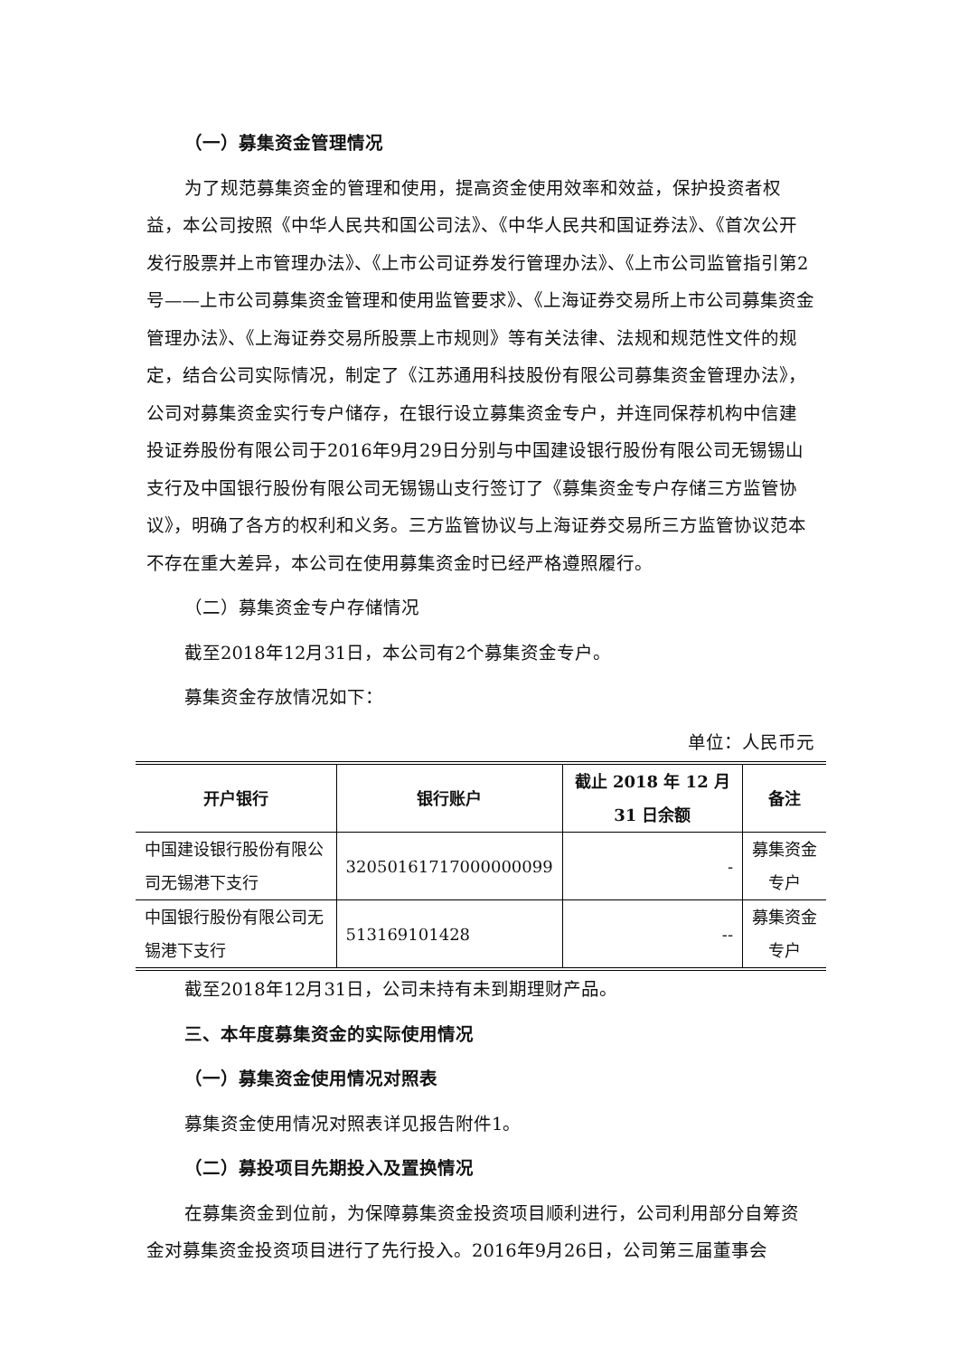（一）募集资金管理情况
为了规范募集资金的管理和使用，提高资金使用效率和效益，保护投资者权益，本公司按照《中华人民共和国公司法》、《中华人民共和国证券法》、《首次公开发行股票并上市管理办法》、《上市公司证券发行管理办法》、《上市公司监管指引第2号——上市公司募集资金管理和使用监管要求》、《上海证券交易所上市公司募集资金管理办法》、《上海证券交易所股票上市规则》等有关法律、法规和规范性文件的规定，结合公司实际情况，制定了《江苏通用科技股份有限公司募集资金管理办法》，公司对募集资金实行专户储存，在银行设立募集资金专户，并连同保荐机构中信建投证券股份有限公司于2016年9月29日分别与中国建设银行股份有限公司无锡锡山支行及中国银行股份有限公司无锡锡山支行签订了《募集资金专户存储三方监管协议》，明确了各方的权利和义务。三方监管协议与上海证券交易所三方监管协议范本不存在重大差异，本公司在使用募集资金时已经严格遵照履行。
（二）募集资金专户存储情况
截至2018年12月31日，本公司有2个募集资金专户。
募集资金存放情况如下：
单位：人民币元
| 开户银行 | 银行账户 | 截止 2018 年 12 月 31 日余额 | 备注 |
| --- | --- | --- | --- |
| 中国建设银行股份有限公司无锡港下支行 | 32050161717000000099 | - | 募集资金专户 |
| 中国银行股份有限公司无锡港下支行 | 513169101428 | -- | 募集资金专户 |
截至2018年12月31日，公司未持有未到期理财产品。
三、本年度募集资金的实际使用情况
（一）募集资金使用情况对照表
募集资金使用情况对照表详见报告附件1。
（二）募投项目先期投入及置换情况
在募集资金到位前，为保障募集资金投资项目顺利进行，公司利用部分自筹资金对募集资金投资项目进行了先行投入。2016年9月26日，公司第三届董事会